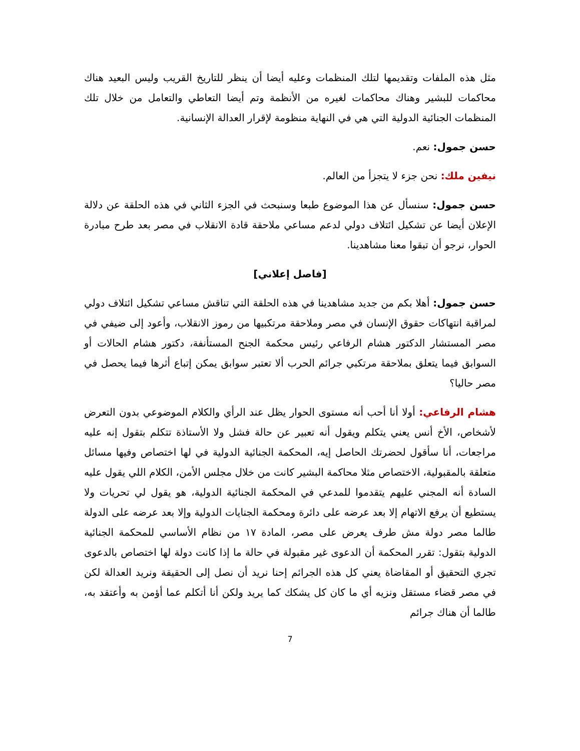مثل هذه الملفات وتقديمها لتلك المنظمات وعليه أيضا أن ينظر للتاريخ القريب وليس البعيد هناك محاكمات للبشير وهناك محاكمات لغيره من الأنظمة وتم أيضا التعاطي والتعامل من خلال تلك المنظمات الجنائية الدولية التي هي في النهاية منظومة لإقرار العدالة الإنسانية.
حسن جمول: نعم.
نيفين ملك: نحن جزء لا يتجزأ من العالم.
حسن جمول: سنسأل عن هذا الموضوع طبعا وسنبحث في الجزء الثاني في هذه الحلقة عن دلالة الإعلان أيضا عن تشكيل ائتلاف دولي لدعم مساعي ملاحقة قادة الانقلاب في مصر بعد طرح مبادرة الحوار، نرجو أن تبقوا معنا مشاهدينا.
[فاصل إعلاني]
حسن جمول: أهلا بكم من جديد مشاهدينا في هذه الحلقة التي تناقش مساعي تشكيل ائتلاف دولي لمراقبة انتهاكات حقوق الإنسان في مصر وملاحقة مرتكبيها من رموز الانقلاب، وأعود إلى ضيفي في مصر المستشار الدكتور هشام الرفاعي رئيس محكمة الجنح المستأنفة، دكتور هشام الحالات أو السوابق فيما يتعلق بملاحقة مرتكبي جرائم الحرب ألا تعتبر سوابق يمكن إتباع أثرها فيما يحصل في مصر حاليا؟
هشام الرفاعي: أولا أنا أحب أنه مستوى الحوار يظل عند الرأي والكلام الموضوعي بدون التعرض لأشخاص، الأخ أنس يعني يتكلم ويقول أنه تعبير عن حالة فشل ولا الأستاذة تتكلم بتقول إنه عليه مراجعات، أنا سأقول لحضرتك الحاصل إيه، المحكمة الجنائية الدولية في لها اختصاص وفيها مسائل متعلقة بالمقبولية، الاختصاص مثلا محاكمة البشير كانت من خلال مجلس الأمن، الكلام اللي يقول عليه السادة أنه المجني عليهم يتقدموا للمدعي في المحكمة الجنائية الدولية، هو يقول لي تحريات ولا يستطيع أن يرفع الاتهام إلا بعد عرضه على دائرة ومحكمة الجنايات الدولية وإلا بعد عرضه على الدولة طالما مصر دولة مش طرف يعرض على مصر، المادة ١٧ من نظام الأساسي للمحكمة الجنائية الدولية بتقول: تقرر المحكمة أن الدعوى غير مقبولة في حالة ما إذا كانت دولة لها اختصاص بالدعوى تجري التحقيق أو المقاضاة يعني كل هذه الجرائم إحنا نريد أن نصل إلى الحقيقة ونريد العدالة لكن في مصر قضاء مستقل ونزيه أي ما كان كل يشكك كما يريد ولكن أنا أتكلم عما أؤمن به وأعتقد به، طالما أن هناك جرائم
7